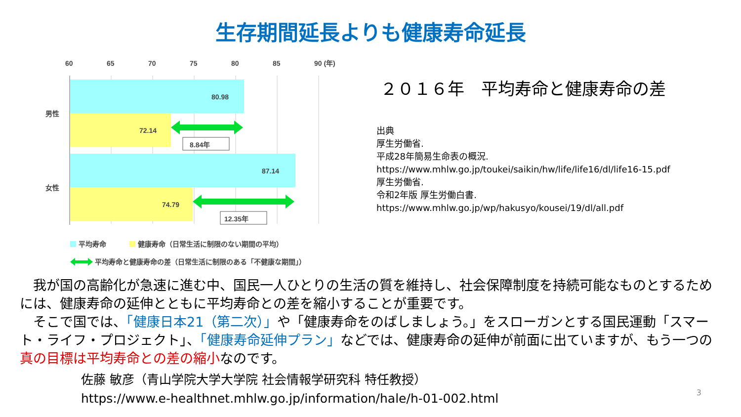生存期間延長よりも健康寿命延長
60
65
70
75
80
85
90 (年)
男性
女性
80.98
72.14
87.14
74.79
8.84年
12.35年
平均寿命
健康寿命（日常生活に制限のない期間の平均）
平均寿命と健康寿命の差（日常生活に制限のある「不健康な期間」）
２０１６年　平均寿命と健康寿命の差
出典
厚生労働省.
平成28年簡易生命表の概況.
https://www.mhlw.go.jp/toukei/saikin/hw/life/life16/dl/life16-15.pdf
厚生労働省.
令和2年版 厚生労働白書.
https://www.mhlw.go.jp/wp/hakusyo/kousei/19/dl/all.pdf
　我が国の高齢化が急速に進む中、国民一人ひとりの生活の質を維持し、社会保障制度を持続可能なものとするためには、健康寿命の延伸とともに平均寿命との差を縮小することが重要です。
　そこで国では、「健康日本21（第二次）」や「健康寿命をのばしましょう。」をスローガンとする国民運動「スマート・ライフ・プロジェクト」、「健康寿命延伸プラン」などでは、健康寿命の延伸が前面に出ていますが、もう一つの真の目標は平均寿命との差の縮小なのです。
佐藤 敏彦（青山学院大学大学院 社会情報学研究科 特任教授）
https://www.e-healthnet.mhlw.go.jp/information/hale/h-01-002.html
3